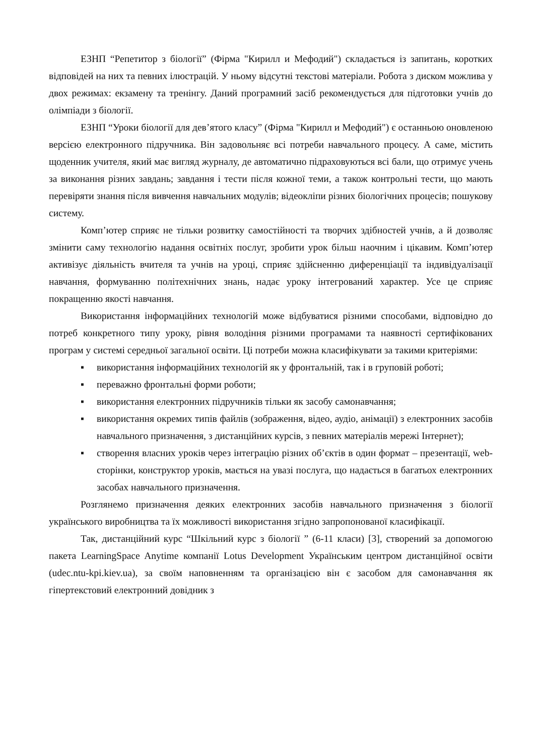ЕЗНП “Репетитор з біології” (Фірма "Кирилл и Мефодий") складається із запитань, коротких відповідей на них та певних ілюстрацій. У ньому відсутні текстові матеріали. Робота з диском можлива у двох режимах: екзамену та тренінгу. Даний програмний засіб рекомендується для підготовки учнів до олімпіади з біології.
ЕЗНП “Уроки біології для дев’ятого класу” (Фірма "Кирилл и Мефодий") є останньою оновленою версією електронного підручника. Він задовольняє всі потреби навчального процесу. А саме, містить щоденник учителя, який має вигляд журналу, де автоматично підраховуються всі бали, що отримує учень за виконання різних завдань; завдання і тести після кожної теми, а також контрольні тести, що мають перевіряти знання після вивчення навчальних модулів; відеокліпи різних біологічних процесів; пошукову систему.
Комп’ютер сприяє не тільки розвитку самостійності та творчих здібностей учнів, а й дозволяє змінити саму технологію надання освітніх послуг, зробити урок більш наочним і цікавим. Комп’ютер активізує діяльність вчителя та учнів на уроці, сприяє здійсненню диференціації та індивідуалізації навчання, формуванню політехнічних знань, надає уроку інтегрований характер. Усе це сприяє покращенню якості навчання.
Використання інформаційних технологій може відбуватися різними способами, відповідно до потреб конкретного типу уроку, рівня володіння різними програмами та наявності сертифікованих програм у системі середньої загальної освіти. Ці потреби можна класифікувати за такими критеріями:
▪ використання інформаційних технологій як у фронтальній, так і в груповій роботі;
▪ переважно фронтальні форми роботи;
▪ використання електронних підручників тільки як засобу самонавчання;
▪ використання окремих типів файлів (зображення, відео, аудіо, анімації) з електронних засобів навчального призначення, з дистанційних курсів, з певних матеріалів мережі Інтернет);
▪ створення власних уроків через інтеграцію різних об’єктів в один формат – презентації, web-сторінки, конструктор уроків, мається на увазі послуга, що надається в багатьох електронних засобах навчального призначення.
Розглянемо призначення деяких електронних засобів навчального призначення з біології українського виробництва та їх можливості використання згідно запропонованої класифікації.
Так, дистанційний курс “Шкільний курс з біології ” (6-11 класи) [3], створений за допомогою пакета LearningSpace Anytime компанії Lotus Development Українським центром дистанційної освіти (udec.ntu-kpi.kiev.ua), за своїм наповненням та організацією він є засобом для самонавчання як гіпертекстовий електронний довідник з